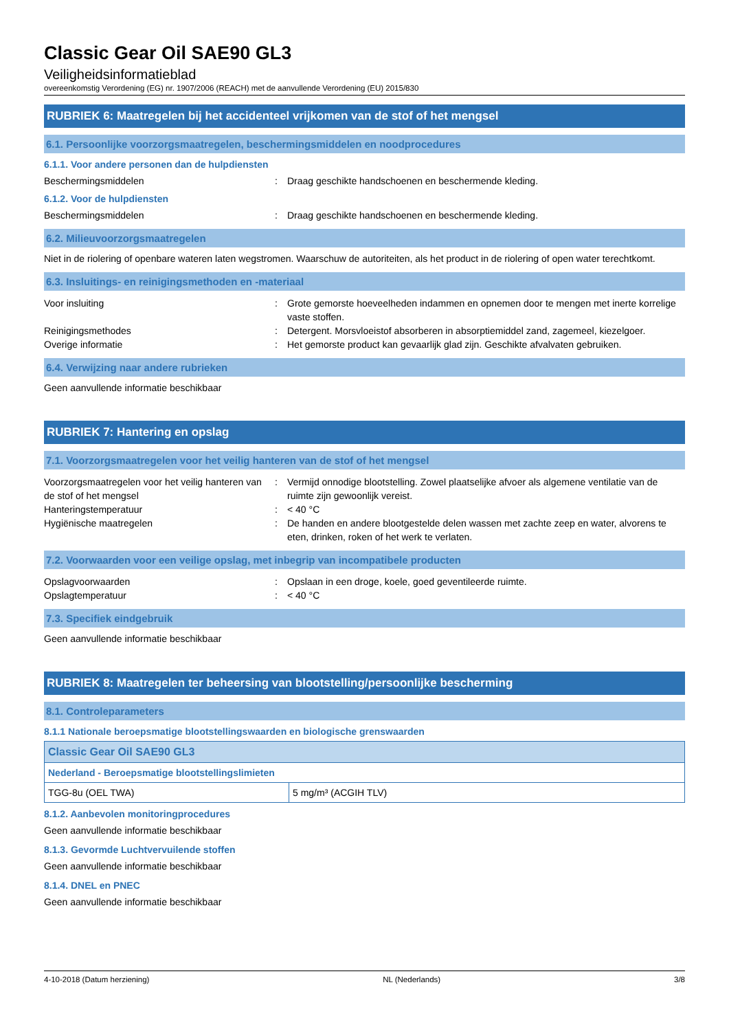Classic Gear Oil SAE90 GL3
Veiligheidsinformatieblad
overeenkomstig Verordening (EG) nr. 1907/2006 (REACH) met de aanvullende Verordening (EU) 2015/830
RUBRIEK 6: Maatregelen bij het accidenteel vrijkomen van de stof of het mengsel
6.1. Persoonlijke voorzorgsmaatregelen, beschermingsmiddelen en noodprocedures
6.1.1. Voor andere personen dan de hulpdiensten
Beschermingsmiddelen : Draag geschikte handschoenen en beschermende kleding.
6.1.2. Voor de hulpdiensten
Beschermingsmiddelen : Draag geschikte handschoenen en beschermende kleding.
6.2. Milieuvoorzorgsmaatregelen
Niet in de riolering of openbare wateren laten wegstromen. Waarschuw de autoriteiten, als het product in de riolering of open water terechtkomt.
6.3. Insluitings- en reinigingsmethoden en -materiaal
Voor insluiting : Grote gemorste hoeveelheden indammen en opnemen door te mengen met inerte korrelige vaste stoffen.
Reinigingsmethodes : Detergent. Morsvloeistof absorberen in absorptiemiddel zand, zagemeel, kiezelgoer.
Overige informatie : Het gemorste product kan gevaarlijk glad zijn. Geschikte afvalvaten gebruiken.
6.4. Verwijzing naar andere rubrieken
Geen aanvullende informatie beschikbaar
RUBRIEK 7: Hantering en opslag
7.1. Voorzorgsmaatregelen voor het veilig hanteren van de stof of het mengsel
Voorzorgsmaatregelen voor het veilig hanteren van de stof of het mengsel
: Vermijd onnodige blootstelling. Zowel plaatselijke afvoer als algemene ventilatie van de ruimte zijn gewoonlijk vereist.
Hanteringstemperatuur : < 40 °C
Hygiënische maatregelen : De handen en andere blootgestelde delen wassen met zachte zeep en water, alvorens te eten, drinken, roken of het werk te verlaten.
7.2. Voorwaarden voor een veilige opslag, met inbegrip van incompatibele producten
Opslagvoorwaarden : Opslaan in een droge, koele, goed geventileerde ruimte.
Opslagtemperatuur : < 40 °C
7.3. Specifiek eindgebruik
Geen aanvullende informatie beschikbaar
RUBRIEK 8: Maatregelen ter beheersing van blootstelling/persoonlijke bescherming
8.1. Controleparameters
8.1.1 Nationale beroepsmatige blootstellingswaarden en biologische grenswaarden
| Classic Gear Oil SAE90 GL3 | |
| Nederland - Beroepsmatige blootstellingslimieten | |
| TGG-8u (OEL TWA) | 5 mg/m³ (ACGIH TLV) |
8.1.2. Aanbevolen monitoringprocedures
Geen aanvullende informatie beschikbaar
8.1.3. Gevormde Luchtvervuilende stoffen
Geen aanvullende informatie beschikbaar
8.1.4. DNEL en PNEC
Geen aanvullende informatie beschikbaar
4-10-2018 (Datum herziening) NL (Nederlands) 3/8